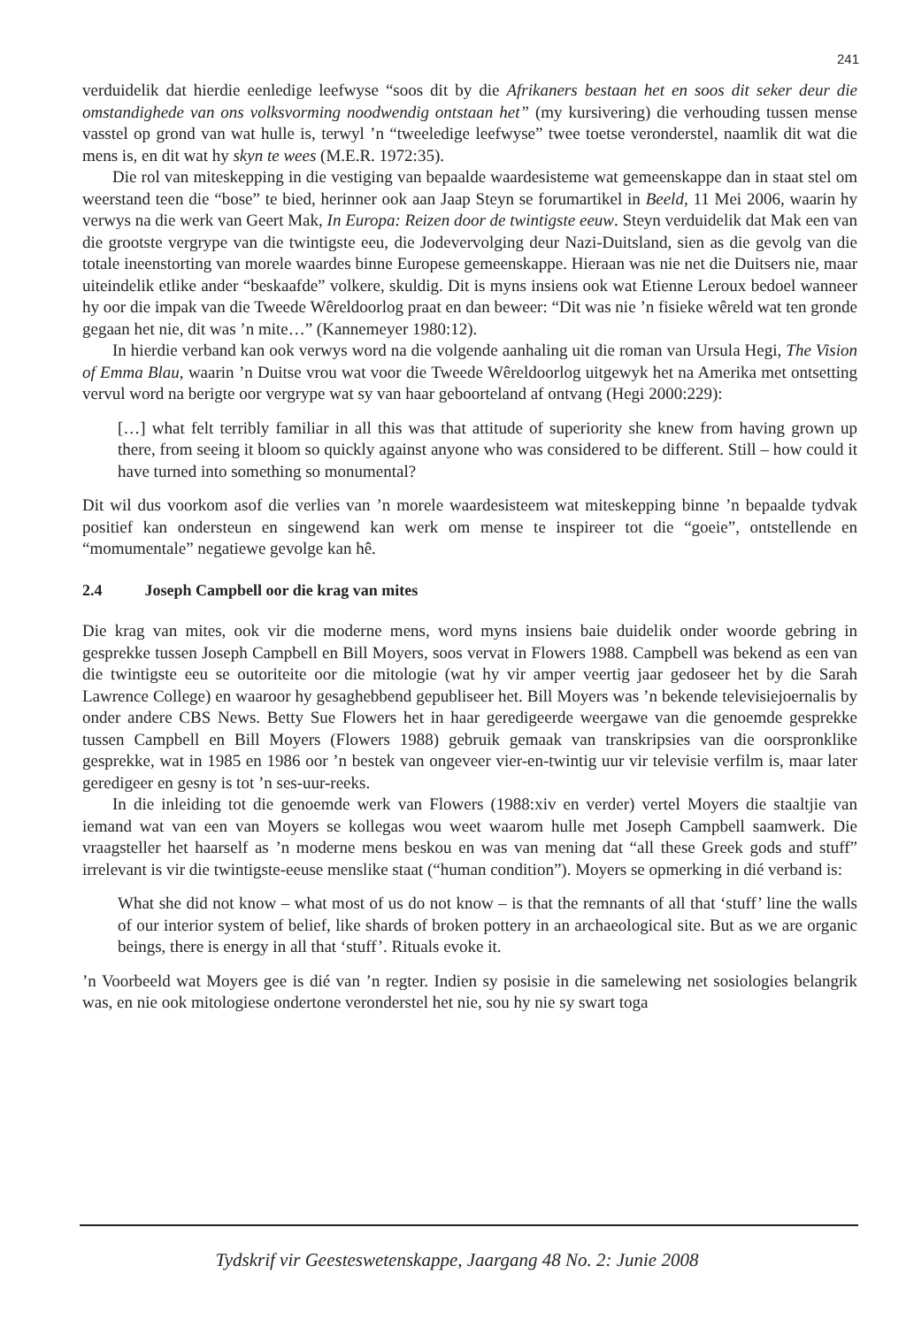241
verduidelik dat hierdie eenledige leefwyse “soos dit by die Afrikaners bestaan het en soos dit seker deur die omstandighede van ons volksvorming noodwendig ontstaan het” (my kursivering) die verhouding tussen mense vasstel op grond van wat hulle is, terwyl ’n “tweeledige leefwyse” twee toetse veronderstel, naamlik dit wat die mens is, en dit wat hy skyn te wees (M.E.R. 1972:35).
Die rol van miteskepping in die vestiging van bepaalde waardesisteme wat gemeenskappe dan in staat stel om weerstand teen die “bose” te bied, herinner ook aan Jaap Steyn se forumartikel in Beeld, 11 Mei 2006, waarin hy verwys na die werk van Geert Mak, In Europa: Reizen door de twintigste eeuw. Steyn verduidelik dat Mak een van die grootste vergrype van die twintigste eeu, die Jodevervolging deur Nazi-Duitsland, sien as die gevolg van die totale ineenstorting van morele waardes binne Europese gemeenskappe. Hieraan was nie net die Duitsers nie, maar uiteindelik etlike ander “beskaafde” volkere, skuldig. Dit is myns insiens ook wat Etienne Leroux bedoel wanneer hy oor die impak van die Tweede Wêreldoorlog praat en dan beweer: “Dit was nie ’n fisieke wêreld wat ten gronde gegaan het nie, dit was ’n mite…” (Kannemeyer 1980:12).
In hierdie verband kan ook verwys word na die volgende aanhaling uit die roman van Ursula Hegi, The Vision of Emma Blau, waarin ’n Duitse vrou wat voor die Tweede Wêreldoorlog uitgewyk het na Amerika met ontsetting vervul word na berigte oor vergrype wat sy van haar geboorteland af ontvang (Hegi 2000:229):
[…] what felt terribly familiar in all this was that attitude of superiority she knew from having grown up there, from seeing it bloom so quickly against anyone who was considered to be different. Still – how could it have turned into something so monumental?
Dit wil dus voorkom asof die verlies van ’n morele waardesisteem wat miteskepping binne ’n bepaalde tydvak positief kan ondersteun en singewend kan werk om mense te inspireer tot die “goeie”, ontstellende en “momumentale” negatiewe gevolge kan hê.
2.4 Joseph Campbell oor die krag van mites
Die krag van mites, ook vir die moderne mens, word myns insiens baie duidelik onder woorde gebring in gesprekke tussen Joseph Campbell en Bill Moyers, soos vervat in Flowers 1988. Campbell was bekend as een van die twintigste eeu se outoriteite oor die mitologie (wat hy vir amper veertig jaar gedoseer het by die Sarah Lawrence College) en waaroor hy gesaghebbend gepubliseer het. Bill Moyers was ’n bekende televisiejoernalis by onder andere CBS News. Betty Sue Flowers het in haar geredigeerde weergawe van die genoemde gesprekke tussen Campbell en Bill Moyers (Flowers 1988) gebruik gemaak van transkripsies van die oorspronklike gesprekke, wat in 1985 en 1986 oor ’n bestek van ongeveer vier-en-twintig uur vir televisie verfilm is, maar later geredigeer en gesny is tot ’n ses-uur-reeks.
In die inleiding tot die genoemde werk van Flowers (1988:xiv en verder) vertel Moyers die staaltjie van iemand wat van een van Moyers se kollegas wou weet waarom hulle met Joseph Campbell saamwerk. Die vraagsteller het haarself as ’n moderne mens beskou en was van mening dat “all these Greek gods and stuff” irrelevant is vir die twintigste-eeuse menslike staat (“human condition”). Moyers se opmerking in dié verband is:
What she did not know – what most of us do not know – is that the remnants of all that ‘stuff’ line the walls of our interior system of belief, like shards of broken pottery in an archaeological site. But as we are organic beings, there is energy in all that ‘stuff’. Rituals evoke it.
’n Voorbeeld wat Moyers gee is dié van ’n regter. Indien sy posisie in die samelewing net sosiologies belangrik was, en nie ook mitologiese ondertone veronderstel het nie, sou hy nie sy swart toga
Tydskrif vir Geesteswetenskappe, Jaargang 48 No. 2: Junie 2008